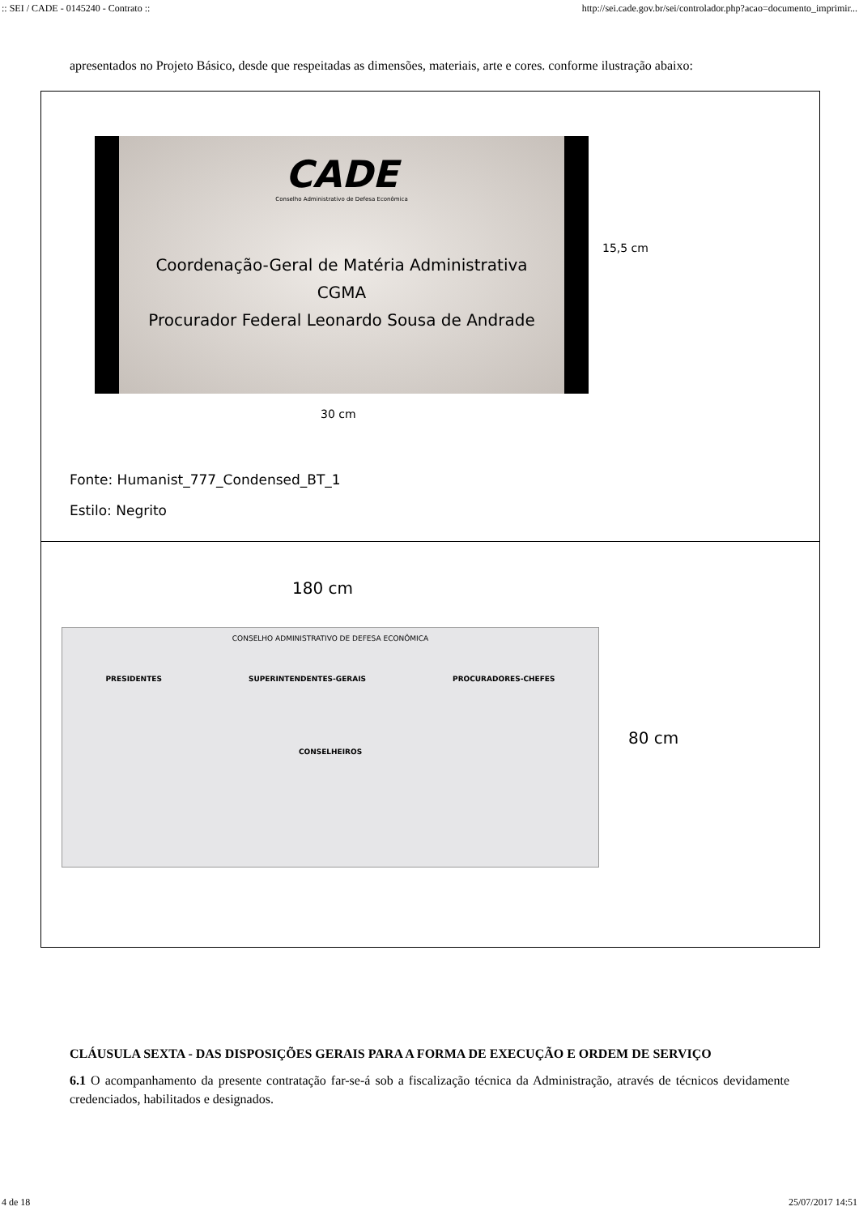:: SEI / CADE - 0145240 - Contrato :: http://sei.cade.gov.br/sei/controlador.php?acao=documento_imprimir...
apresentados no Projeto Básico, desde que respeitadas as dimensões, materiais, arte e cores. conforme ilustração abaixo:
CADE
Conselho Administrativo de Defesa Econômica
Coordenação-Geral de Matéria Administrativa
CGMA
Procurador Federal Leonardo Sousa de Andrade
15,5 cm
30 cm
Fonte: Humanist_777_Condensed_BT_1
Estilo: Negrito
180 cm
CONSELHO ADMINISTRATIVO DE DEFESA ECONÔMICA
PRESIDENTES SUPERINTENDENTES-GERAIS PROCURADORES-CHEFES
CONSELHEIROS
80 cm
CLÁUSULA SEXTA - DAS DISPOSIÇÕES GERAIS PARA A FORMA DE EXECUÇÃO E ORDEM DE SERVIÇO
6.1 O acompanhamento da presente contratação far-se-á sob a fiscalização técnica da Administração, através de técnicos devidamente credenciados, habilitados e designados.
4 de 18 25/07/2017 14:51